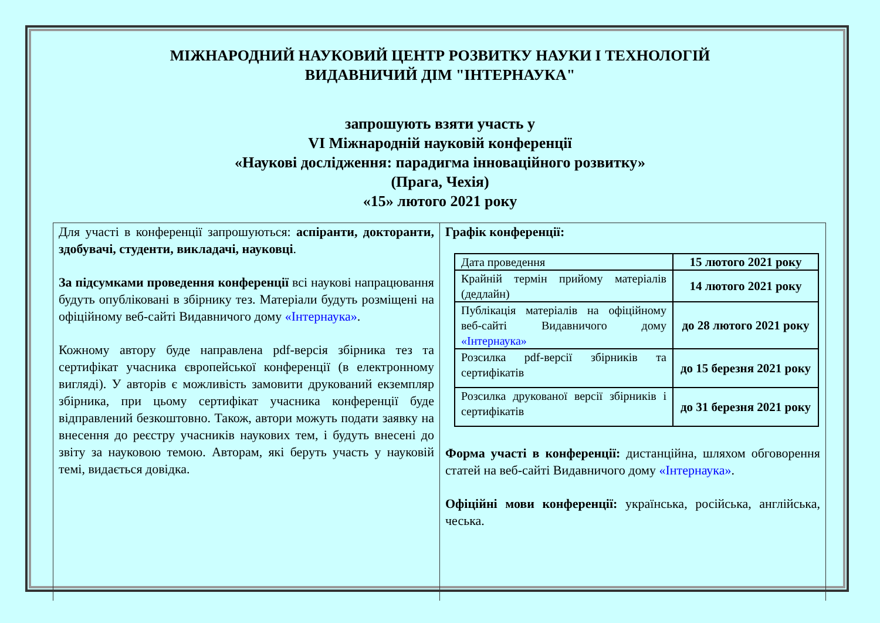МІЖНАРОДНИЙ НАУКОВИЙ ЦЕНТР РОЗВИТКУ НАУКИ І ТЕХНОЛОГІЙ
ВИДАВНИЧИЙ ДІМ "ІНТЕРНАУКА"
запрошують взяти участь у
VI Міжнародній науковій конференції
«Наукові дослідження: парадигма інноваційного розвитку»
(Прага, Чехія)
«15» лютого 2021 року
Для участі в конференції запрошуються: аспіранти, докторанти, здобувачі, студенти, викладачі, науковці.
За підсумками проведення конференції всі наукові напрацювання будуть опубліковані в збірнику тез. Матеріали будуть розміщені на офіційному веб-сайті Видавничого дому «Інтернаука».
Кожному автору буде направлена pdf-версія збірника тез та сертифікат учасника європейської конференції (в електронному вигляді). У авторів є можливість замовити друкований екземпляр збірника, при цьому сертифікат учасника конференції буде відправлений безкоштовно. Також, автори можуть подати заявку на внесення до реєстру учасників наукових тем, і будуть внесені до звіту за науковою темою. Авторам, які беруть участь у науковій темі, видається довідка.
Графік конференції:
| Дата проведення | 15 лютого 2021 року |
| Крайній термін прийому матеріалів (дедлайн) | 14 лютого 2021 року |
| Публікація матеріалів на офіційному веб-сайті Видавничого дому «Інтернаука» | до 28 лютого 2021 року |
| Розсилка pdf-версії збірників та сертифікатів | до 15 березня 2021 року |
| Розсилка друкованої версії збірників і сертифікатів | до 31 березня 2021 року |
Форма участі в конференції: дистанційна, шляхом обговорення статей на веб-сайті Видавничого дому «Інтернаука».
Офіційні мови конференції: українська, російська, англійська, чеська.